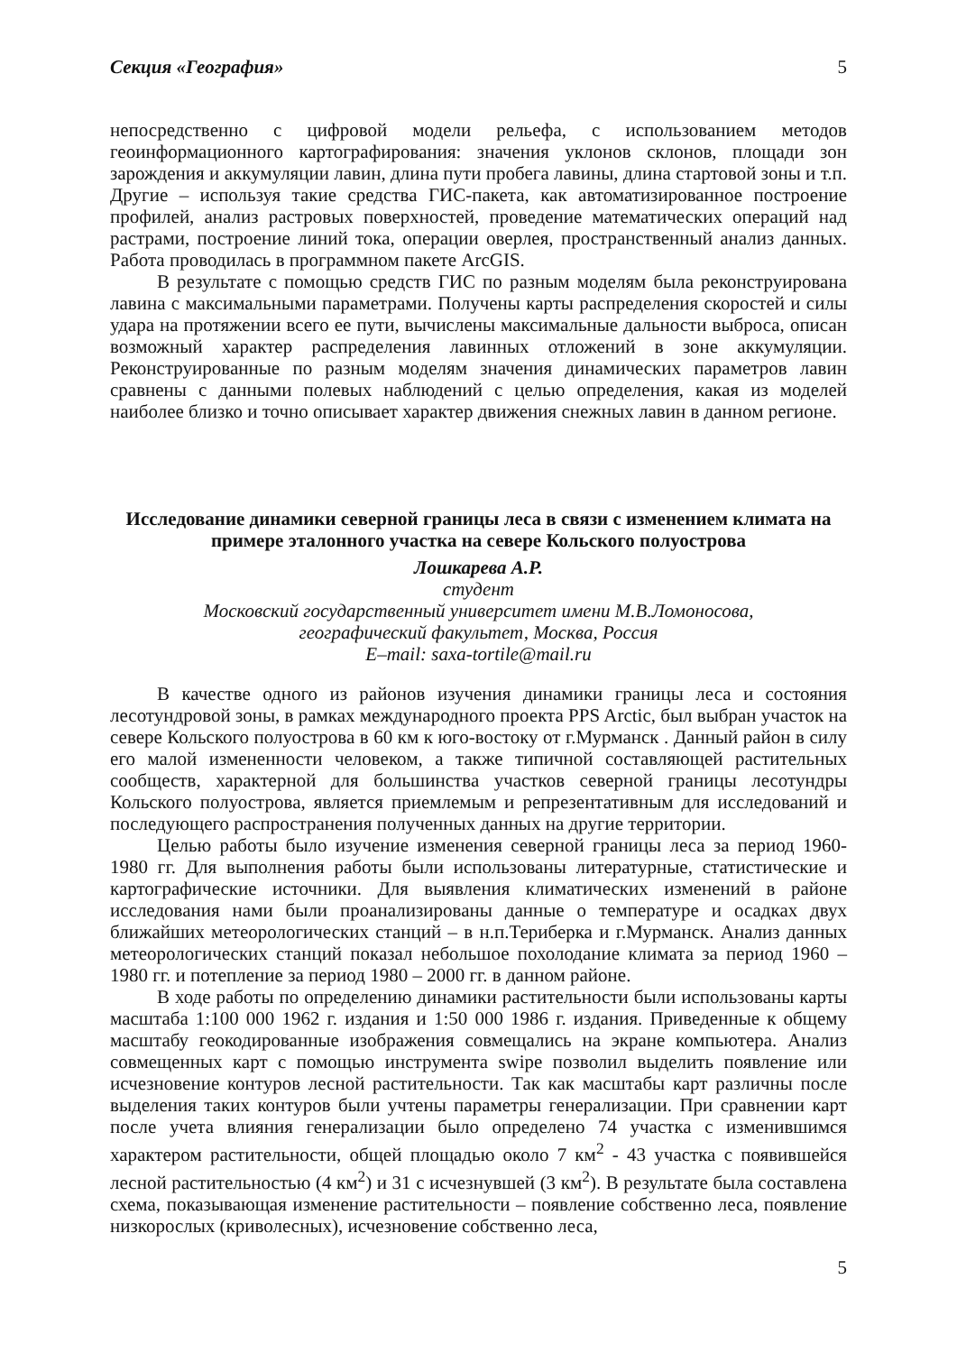Секция «География» 5
непосредственно с цифровой модели рельефа, с использованием методов геоинформационного картографирования: значения уклонов склонов, площади зон зарождения и аккумуляции лавин, длина пути пробега лавины, длина стартовой зоны и т.п. Другие – используя такие средства ГИС-пакета, как автоматизированное построение профилей, анализ растровых поверхностей, проведение математических операций над растрами, построение линий тока, операции оверлея, пространственный анализ данных. Работа проводилась в программном пакете ArcGIS.
В результате с помощью средств ГИС по разным моделям была реконструирована лавина с максимальными параметрами. Получены карты распределения скоростей и силы удара на протяжении всего ее пути, вычислены максимальные дальности выброса, описан возможный характер распределения лавинных отложений в зоне аккумуляции. Реконструированные по разным моделям значения динамических параметров лавин сравнены с данными полевых наблюдений с целью определения, какая из моделей наиболее близко и точно описывает характер движения снежных лавин в данном регионе.
Исследование динамики северной границы леса в связи с изменением климата на примере эталонного участка на севере Кольского полуострова
Лошкарева А.Р.
студент
Московский государственный университет имени М.В.Ломоносова,
географический факультет, Москва, Россия
E–mail: saxa-tortile@mail.ru
В качестве одного из районов изучения динамики границы леса и состояния лесотундровой зоны, в рамках международного проекта PPS Arctic, был выбран участок на севере Кольского полуострова в 60 км к юго-востоку от г.Мурманск . Данный район в силу его малой измененности человеком, а также типичной составляющей растительных сообществ, характерной для большинства участков северной границы лесотундры Кольского полуострова, является приемлемым и репрезентативным для исследований и последующего распространения полученных данных на другие территории.
Целью работы было изучение изменения северной границы леса за период 1960-1980 гг. Для выполнения работы были использованы литературные, статистические и картографические источники. Для выявления климатических изменений в районе исследования нами были проанализированы данные о температуре и осадках двух ближайших метеорологических станций – в н.п.Териберка и г.Мурманск. Анализ данных метеорологических станций показал небольшое похолодание климата за период 1960 – 1980 гг. и потепление за период 1980 – 2000 гг. в данном районе.
В ходе работы по определению динамики растительности были использованы карты масштаба 1:100 000 1962 г. издания и 1:50 000 1986 г. издания. Приведенные к общему масштабу геокодированные изображения совмещались на экране компьютера. Анализ совмещенных карт с помощью инструмента swipe позволил выделить появление или исчезновение контуров лесной растительности. Так как масштабы карт различны после выделения таких контуров были учтены параметры генерализации. При сравнении карт после учета влияния генерализации было определено 74 участка с изменившимся характером растительности, общей площадью около 7 км<sup>2</sup> - 43 участка с появившейся лесной растительностью (4 км<sup>2</sup>) и 31 с исчезнувшей (3 км<sup>2</sup>). В результате была составлена схема, показывающая изменение растительности – появление собственно леса, появление низкорослых (криволесных), исчезновение собственно леса,
5